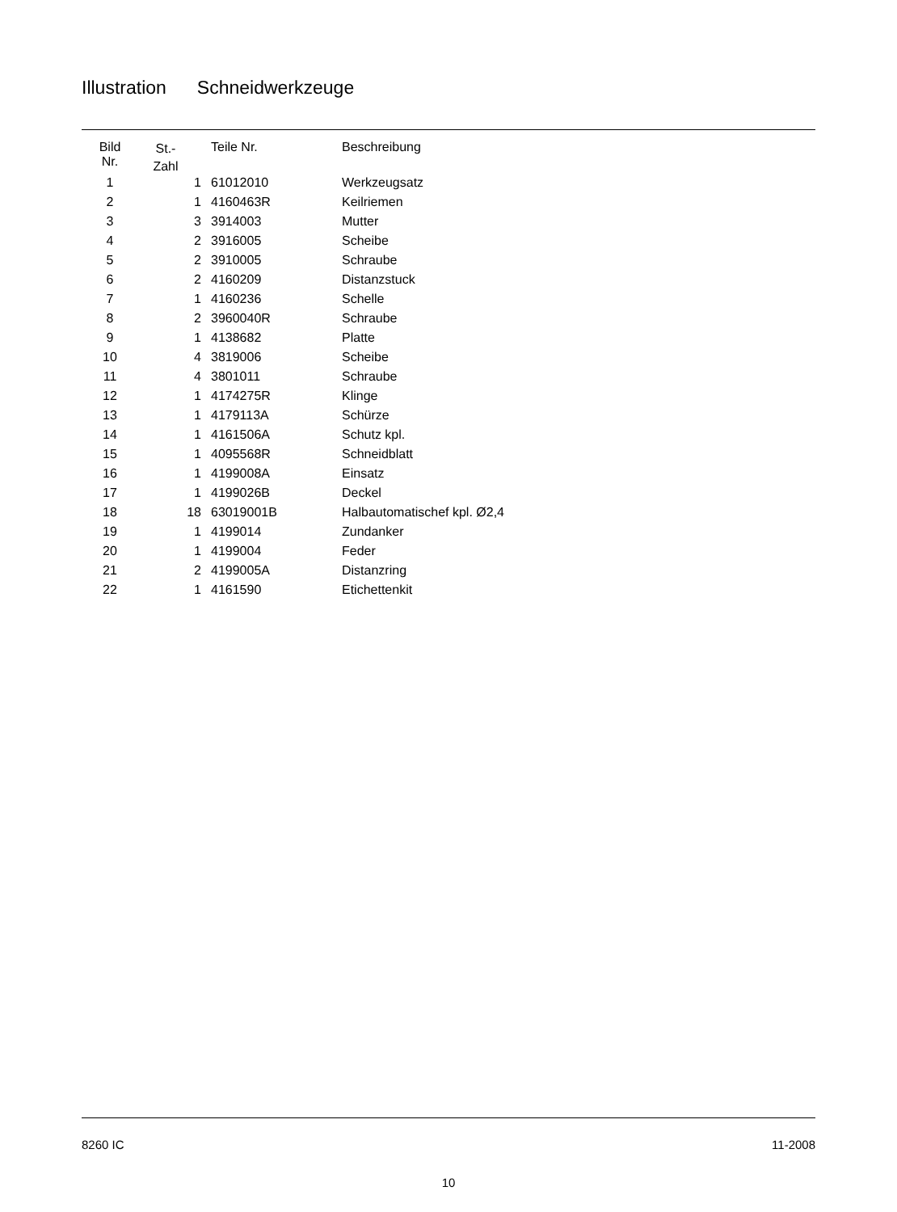Illustration Schneidwerkzeuge
| Bild Nr. | St.- Zahl | Teile Nr. | Beschreibung |
| --- | --- | --- | --- |
| 1 | 1 | 61012010 | Werkzeugsatz |
| 2 | 1 | 4160463R | Keilriemen |
| 3 | 3 | 3914003 | Mutter |
| 4 | 2 | 3916005 | Scheibe |
| 5 | 2 | 3910005 | Schraube |
| 6 | 2 | 4160209 | Distanzstuck |
| 7 | 1 | 4160236 | Schelle |
| 8 | 2 | 3960040R | Schraube |
| 9 | 1 | 4138682 | Platte |
| 10 | 4 | 3819006 | Scheibe |
| 11 | 4 | 3801011 | Schraube |
| 12 | 1 | 4174275R | Klinge |
| 13 | 1 | 4179113A | Schürze |
| 14 | 1 | 4161506A | Schutz kpl. |
| 15 | 1 | 4095568R | Schneidblatt |
| 16 | 1 | 4199008A | Einsatz |
| 17 | 1 | 4199026B | Deckel |
| 18 | 18 | 63019001B | Halbautomatischef kpl. Ø2,4 |
| 19 | 1 | 4199014 | Zundanker |
| 20 | 1 | 4199004 | Feder |
| 21 | 2 | 4199005A | Distanzring |
| 22 | 1 | 4161590 | Etichettenkit |
8260 IC 11-2008
10